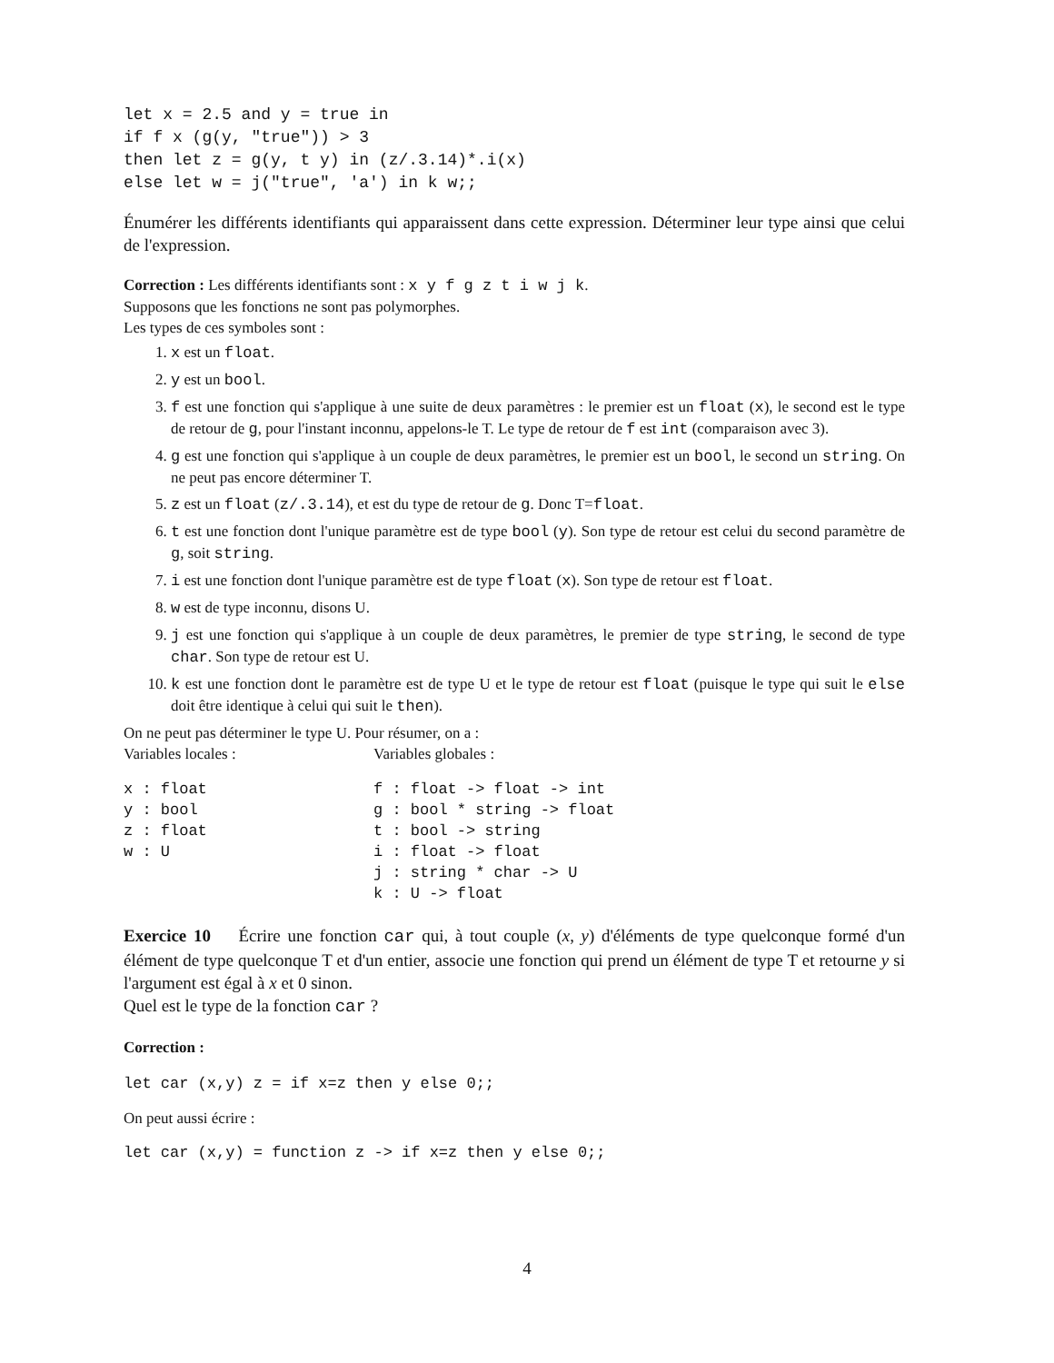let x = 2.5 and y = true in
if f x (g(y, "true")) > 3
then let z = g(y, t y) in (z/.3.14)*.i(x)
else let w = j("true", 'a') in k w;;
Énumérer les différents identifiants qui apparaissent dans cette expression. Déterminer leur type ainsi que celui de l'expression.
Correction : Les différents identifiants sont : x y f g z t i w j k.
Supposons que les fonctions ne sont pas polymorphes.
Les types de ces symboles sont :
1. x est un float.
2. y est un bool.
3. f est une fonction qui s'applique à une suite de deux paramètres : le premier est un float (x), le second est le type de retour de g, pour l'instant inconnu, appelons-le T. Le type de retour de f est int (comparaison avec 3).
4. g est une fonction qui s'applique à un couple de deux paramètres, le premier est un bool, le second un string. On ne peut pas encore déterminer T.
5. z est un float (z/.3.14), et est du type de retour de g. Donc T=float.
6. t est une fonction dont l'unique paramètre est de type bool (y). Son type de retour est celui du second paramètre de g, soit string.
7. i est une fonction dont l'unique paramètre est de type float (x). Son type de retour est float.
8. w est de type inconnu, disons U.
9. j est une fonction qui s'applique à un couple de deux paramètres, le premier de type string, le second de type char. Son type de retour est U.
10. k est une fonction dont le paramètre est de type U et le type de retour est float (puisque le type qui suit le else doit être identique à celui qui suit le then).
On ne peut pas déterminer le type U. Pour résumer, on a :
Variables locales : Variables globales :
x : float
y : bool
z : float
w : U
f : float -> float -> int
g : bool * string -> float
t : bool -> string
i : float -> float
j : string * char -> U
k : U -> float
Exercice 10 Écrire une fonction car qui, à tout couple (x, y) d'éléments de type quelconque formé d'un élément de type quelconque T et d'un entier, associe une fonction qui prend un élément de type T et retourne y si l'argument est égal à x et 0 sinon.
Quel est le type de la fonction car ?
Correction :
let car (x,y) z = if x=z then y else 0;;
On peut aussi écrire :
let car (x,y) = function z -> if x=z then y else 0;;
4